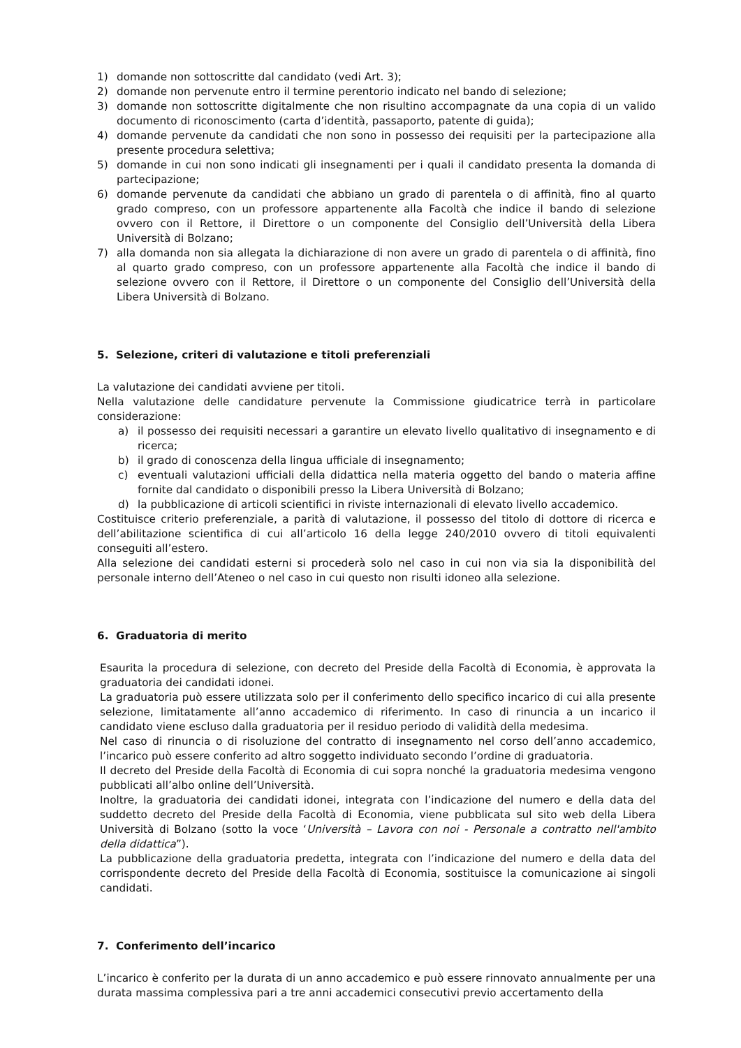1) domande non sottoscritte dal candidato (vedi Art. 3);
2) domande non pervenute entro il termine perentorio indicato nel bando di selezione;
3) domande non sottoscritte digitalmente che non risultino accompagnate da una copia di un valido documento di riconoscimento (carta d’identità, passaporto, patente di guida);
4) domande pervenute da candidati che non sono in possesso dei requisiti per la partecipazione alla presente procedura selettiva;
5) domande in cui non sono indicati gli insegnamenti per i quali il candidato presenta la domanda di partecipazione;
6) domande pervenute da candidati che abbiano un grado di parentela o di affinità, fino al quarto grado compreso, con un professore appartenente alla Facoltà che indice il bando di selezione ovvero con il Rettore, il Direttore o un componente del Consiglio dell’Università della Libera Università di Bolzano;
7) alla domanda non sia allegata la dichiarazione di non avere un grado di parentela o di affinità, fino al quarto grado compreso, con un professore appartenente alla Facoltà che indice il bando di selezione ovvero con il Rettore, il Direttore o un componente del Consiglio dell’Università della Libera Università di Bolzano.
5. Selezione, criteri di valutazione e titoli preferenziali
La valutazione dei candidati avviene per titoli.
Nella valutazione delle candidature pervenute la Commissione giudicatrice terrà in particolare considerazione:
a) il possesso dei requisiti necessari a garantire un elevato livello qualitativo di insegnamento e di ricerca;
b) il grado di conoscenza della lingua ufficiale di insegnamento;
c) eventuali valutazioni ufficiali della didattica nella materia oggetto del bando o materia affine fornite dal candidato o disponibili presso la Libera Università di Bolzano;
d) la pubblicazione di articoli scientifici in riviste internazionali di elevato livello accademico.
Costituisce criterio preferenziale, a parità di valutazione, il possesso del titolo di dottore di ricerca e dell’abilitazione scientifica di cui all’articolo 16 della legge 240/2010 ovvero di titoli equivalenti conseguiti all’estero.
Alla selezione dei candidati esterni si procederà solo nel caso in cui non via sia la disponibilità del personale interno dell’Ateneo o nel caso in cui questo non risulti idoneo alla selezione.
6. Graduatoria di merito
Esaurita la procedura di selezione, con decreto del Preside della Facoltà di Economia, è approvata la graduatoria dei candidati idonei.
La graduatoria può essere utilizzata solo per il conferimento dello specifico incarico di cui alla presente selezione, limitatamente all’anno accademico di riferimento. In caso di rinuncia a un incarico il candidato viene escluso dalla graduatoria per il residuo periodo di validità della medesima.
Nel caso di rinuncia o di risoluzione del contratto di insegnamento nel corso dell’anno accademico, l’incarico può essere conferito ad altro soggetto individuato secondo l’ordine di graduatoria.
Il decreto del Preside della Facoltà di Economia di cui sopra nonché la graduatoria medesima vengono pubblicati all’albo online dell’Università.
Inoltre, la graduatoria dei candidati idonei, integrata con l’indicazione del numero e della data del suddetto decreto del Preside della Facoltà di Economia, viene pubblicata sul sito web della Libera Università di Bolzano (sotto la voce ‘Università – Lavora con noi - Personale a contratto nell'ambito della didattica”).
La pubblicazione della graduatoria predetta, integrata con l’indicazione del numero e della data del corrispondente decreto del Preside della Facoltà di Economia, sostituisce la comunicazione ai singoli candidati.
7. Conferimento dell’incarico
L’incarico è conferito per la durata di un anno accademico e può essere rinnovato annualmente per una durata massima complessiva pari a tre anni accademici consecutivi previo accertamento della